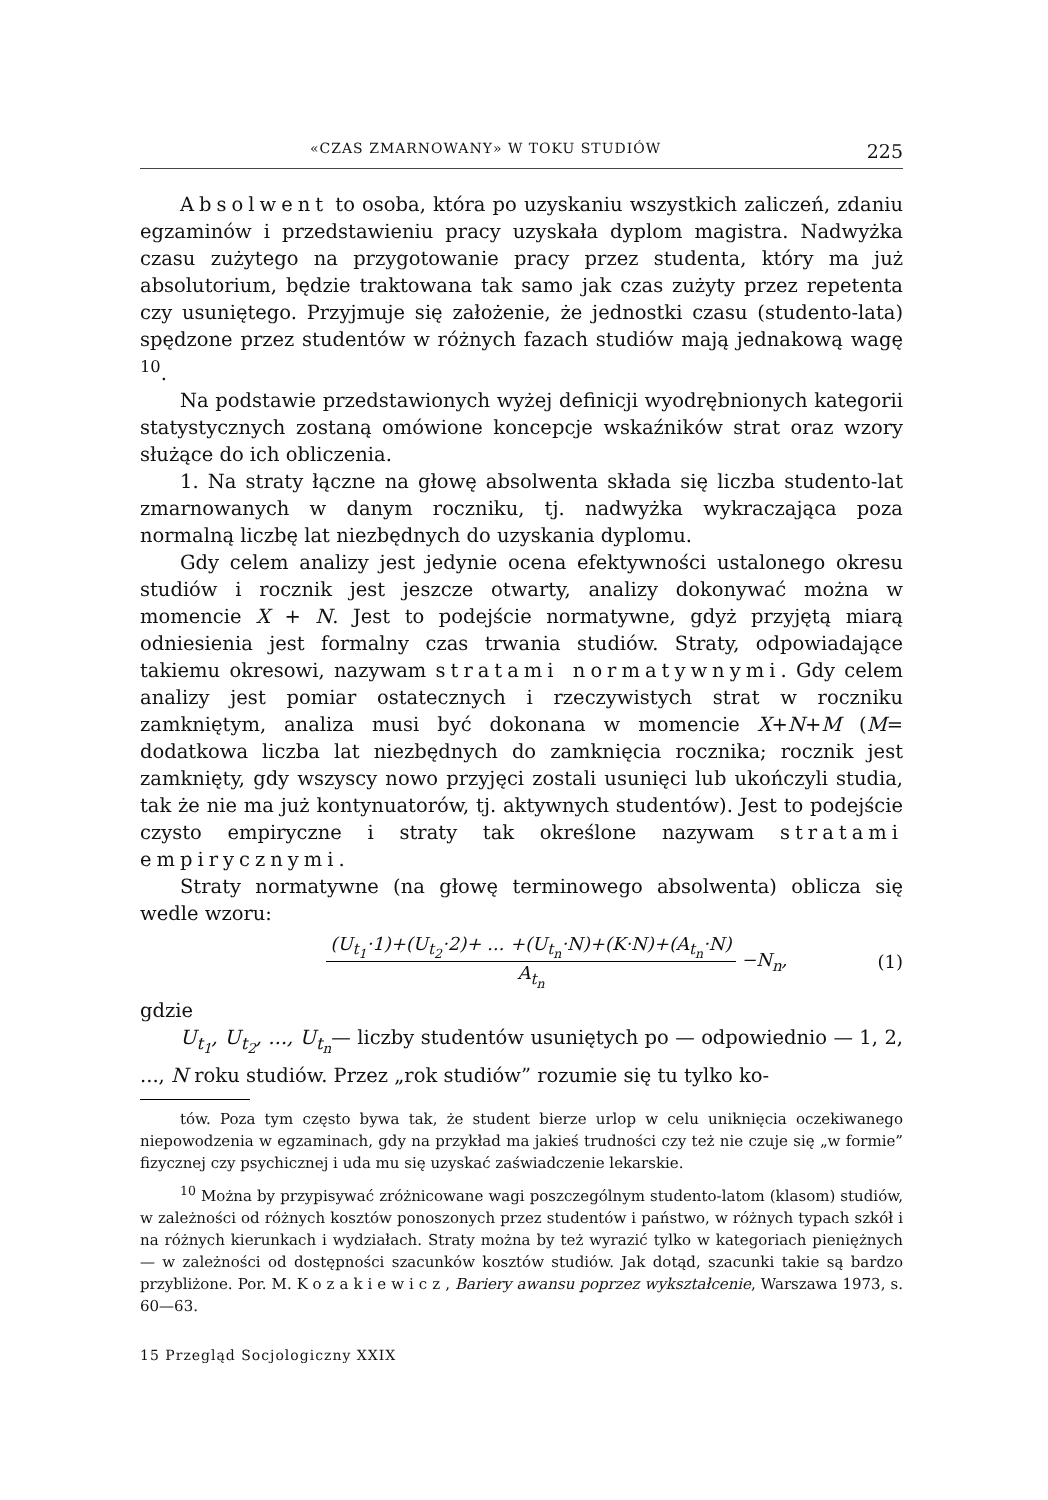«CZAS ZMARNOWANY» W TOKU STUDIÓW 225
Absolwent to osoba, która po uzyskaniu wszystkich zaliczeń, zdaniu egzaminów i przedstawieniu pracy uzyskała dyplom magistra. Nadwyżka czasu zużytego na przygotowanie pracy przez studenta, który ma już absolutorium, będzie traktowana tak samo jak czas zużyty przez repetenta czy usuniętego. Przyjmuje się założenie, że jednostki czasu (studento-lata) spędzone przez studentów w różnych fazach studiów mają jednakową wagę <sup>10</sup>.
Na podstawie przedstawionych wyżej definicji wyodrębnionych kategorii statystycznych zostaną omówione koncepcje wskaźników strat oraz wzory służące do ich obliczenia.
1. Na straty łączne na głowę absolwenta składa się liczba studento-lat zmarnowanych w danym roczniku, tj. nadwyżka wykraczająca poza normalną liczbę lat niezbędnych do uzyskania dyplomu.
Gdy celem analizy jest jedynie ocena efektywności ustalonego okresu studiów i rocznik jest jeszcze otwarty, analizy dokonywać można w momencie X + N. Jest to podejście normatywne, gdyż przyjętą miarą odniesienia jest formalny czas trwania studiów. Straty, odpowiadające takiemu okresowi, nazywam stratami normatywnymi. Gdy celem analizy jest pomiar ostatecznych i rzeczywistych strat w roczniku zamkniętym, analiza musi być dokonana w momencie X+N+M (M= dodatkowa liczba lat niezbędnych do zamknięcia rocznika; rocznik jest zamknięty, gdy wszyscy nowo przyjęci zostali usunięci lub ukończyli studia, tak że nie ma już kontynuatorów, tj. aktywnych studentów). Jest to podejście czysto empiryczne i straty tak określone nazywam stratami empirycznymi.
Straty normatywne (na głowę terminowego absolwenta) oblicza się wedle wzoru:
(U<sub>t<sub>1</sub></sub>·1)+(U<sub>t<sub>2</sub></sub>·2)+ ... +(U<sub>t<sub>n</sub></sub>·N)+(K·N)+(A<sub>t<sub>n</sub></sub>·N)
A<sub>t<sub>n</sub></sub>
−N<sub>n</sub>, (1)
gdzie
U<sub>t<sub>1</sub></sub>, U<sub>t<sub>2</sub></sub>, ..., U<sub>t<sub>n</sub></sub>— liczby studentów usuniętych po — odpowiednio — 1, 2, ..., N roku studiów. Przez „rok studiów” rozumie się tu tylko ko-
tów. Poza tym często bywa tak, że student bierze urlop w celu uniknięcia oczekiwanego niepowodzenia w egzaminach, gdy na przykład ma jakieś trudności czy też nie czuje się „w formie” fizycznej czy psychicznej i uda mu się uzyskać zaświadczenie lekarskie.
<sup>10</sup> Można by przypisywać zróżnicowane wagi poszczególnym studento-latom (klasom) studiów, w zależności od różnych kosztów ponoszonych przez studentów i państwo, w różnych typach szkół i na różnych kierunkach i wydziałach. Straty można by też wyrazić tylko w kategoriach pieniężnych — w zależności od dostępności szacunków kosztów studiów. Jak dotąd, szacunki takie są bardzo przybliżone. Por. M. Kozakiewicz, Bariery awansu poprzez wykształcenie, Warszawa 1973, s. 60—63.
15 Przegląd Socjologiczny XXIX